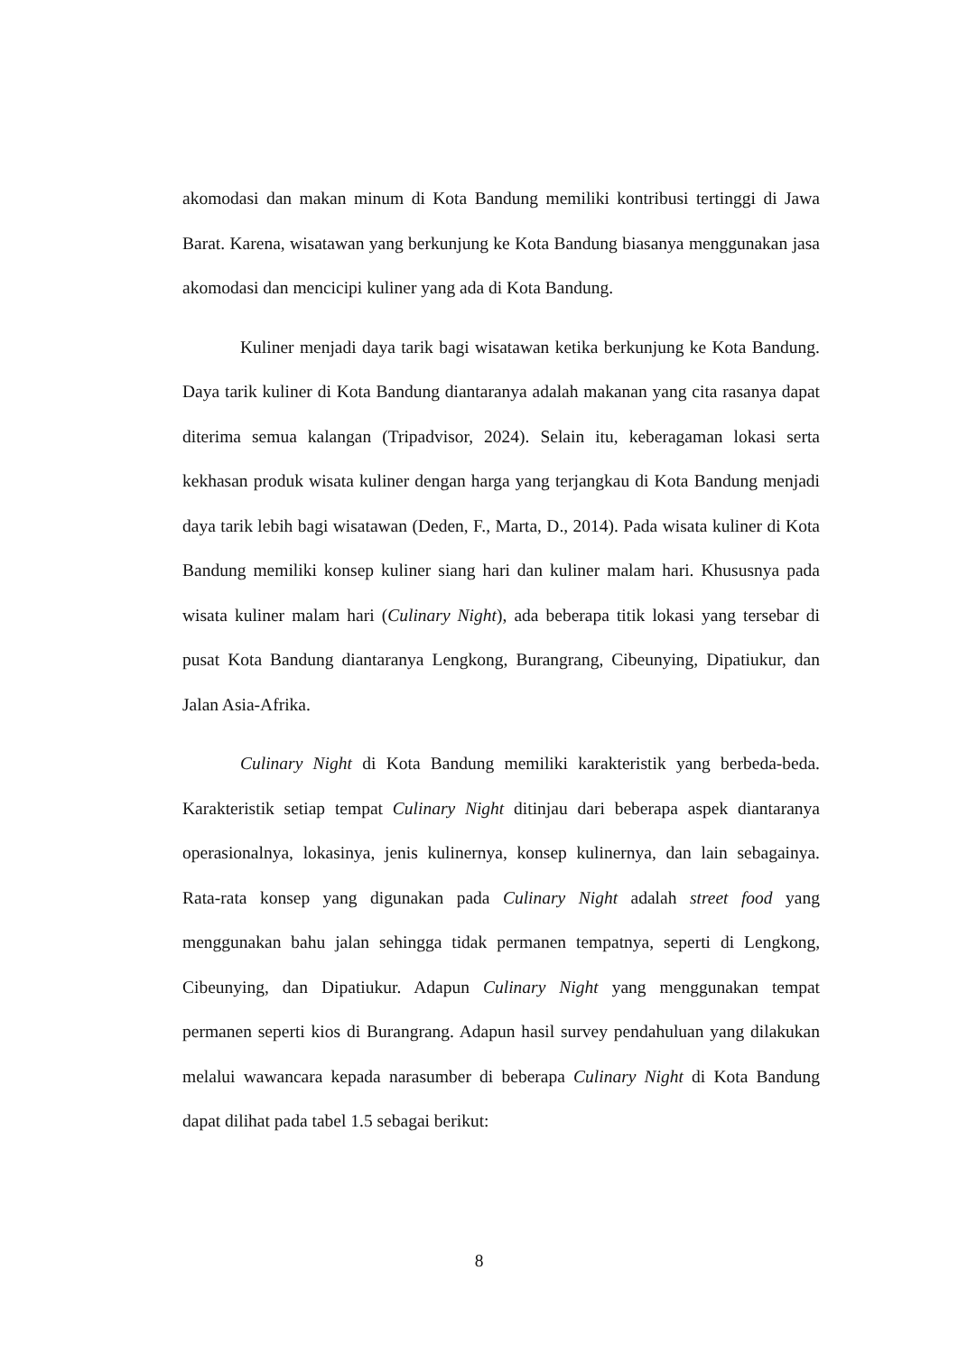akomodasi dan makan minum di Kota Bandung memiliki kontribusi tertinggi di Jawa Barat. Karena, wisatawan yang berkunjung ke Kota Bandung biasanya menggunakan jasa akomodasi dan mencicipi kuliner yang ada di Kota Bandung.
Kuliner menjadi daya tarik bagi wisatawan ketika berkunjung ke Kota Bandung. Daya tarik kuliner di Kota Bandung diantaranya adalah makanan yang cita rasanya dapat diterima semua kalangan (Tripadvisor, 2024). Selain itu, keberagaman lokasi serta kekhasan produk wisata kuliner dengan harga yang terjangkau di Kota Bandung menjadi daya tarik lebih bagi wisatawan (Deden, F., Marta, D., 2014). Pada wisata kuliner di Kota Bandung memiliki konsep kuliner siang hari dan kuliner malam hari. Khususnya pada wisata kuliner malam hari (Culinary Night), ada beberapa titik lokasi yang tersebar di pusat Kota Bandung diantaranya Lengkong, Burangrang, Cibeunying, Dipatiukur, dan Jalan Asia-Afrika.
Culinary Night di Kota Bandung memiliki karakteristik yang berbeda-beda. Karakteristik setiap tempat Culinary Night ditinjau dari beberapa aspek diantaranya operasionalnya, lokasinya, jenis kulinernya, konsep kulinernya, dan lain sebagainya. Rata-rata konsep yang digunakan pada Culinary Night adalah street food yang menggunakan bahu jalan sehingga tidak permanen tempatnya, seperti di Lengkong, Cibeunying, dan Dipatiukur. Adapun Culinary Night yang menggunakan tempat permanen seperti kios di Burangrang. Adapun hasil survey pendahuluan yang dilakukan melalui wawancara kepada narasumber di beberapa Culinary Night di Kota Bandung dapat dilihat pada tabel 1.5 sebagai berikut:
8